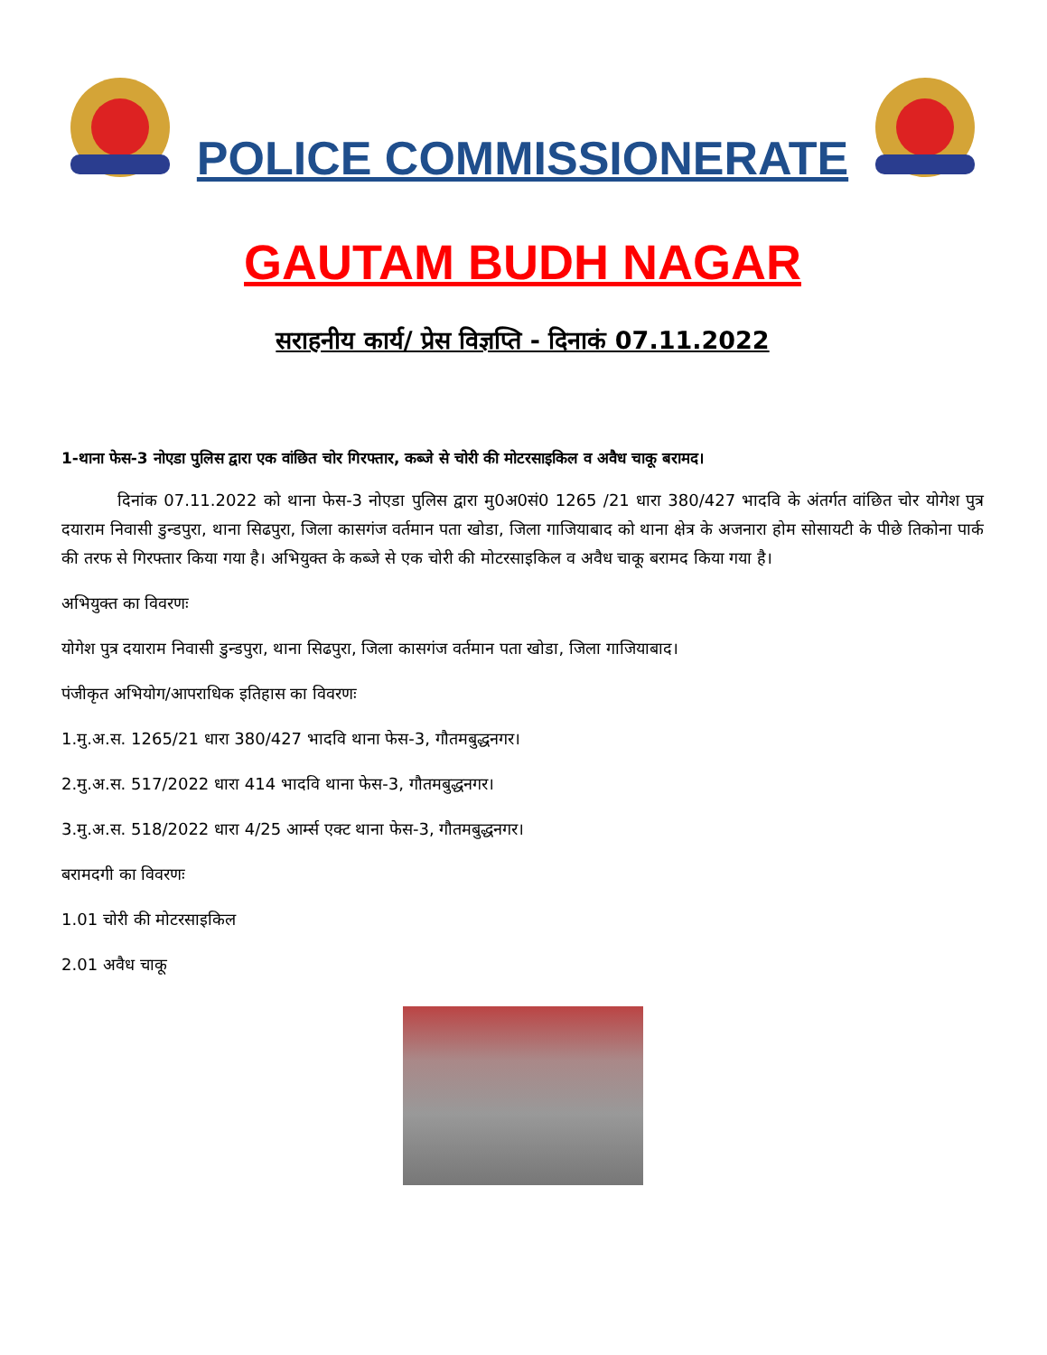POLICE COMMISSIONERATE
GAUTAM BUDH NAGAR
सराहनीय कार्य/ प्रेस विज्ञप्ति - दिनाकं 07.11.2022
1-थाना फेस-3 नोएडा पुलिस द्वारा एक वांछित चोर गिरफ्तार, कब्जे से चोरी की मोटरसाइकिल व अवैध चाकू बरामद।
दिनांक 07.11.2022 को थाना फेस-3 नोएडा पुलिस द्वारा मु0अ0सं0 1265 /21 धारा 380/427 भादवि के अंतर्गत वांछित चोर योगेश पुत्र दयाराम निवासी डुन्डपुरा, थाना सिढपुरा, जिला कासगंज वर्तमान पता खोडा, जिला गाजियाबाद को थाना क्षेत्र के अजनारा होम सोसायटी के पीछे तिकोना पार्क की तरफ से गिरफ्तार किया गया है। अभियुक्त के कब्जे से एक चोरी की मोटरसाइकिल व अवैध चाकू बरामद किया गया है।
अभियुक्त का विवरणः
योगेश पुत्र दयाराम निवासी डुन्डपुरा, थाना सिढपुरा, जिला कासगंज वर्तमान पता खोडा, जिला गाजियाबाद।
पंजीकृत अभियोग/आपराधिक इतिहास का विवरणः
1.मु.अ.स. 1265/21 धारा 380/427 भादवि थाना फेस-3, गौतमबुद्धनगर।
2.मु.अ.स. 517/2022 धारा 414 भादवि थाना फेस-3, गौतमबुद्धनगर।
3.मु.अ.स. 518/2022 धारा 4/25 आर्म्स एक्ट थाना फेस-3, गौतमबुद्धनगर।
बरामदगी का विवरणः
1.01 चोरी की मोटरसाइकिल
2.01 अवैध चाकू